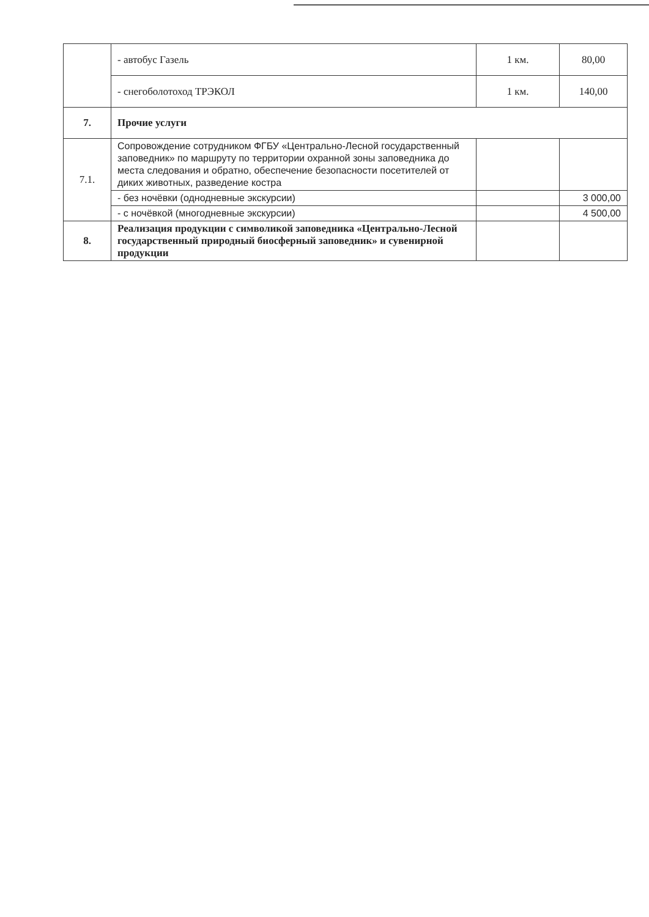| | - автобус Газель | 1 км. | 80,00 |
| | - снегоболотоход ТРЭКОЛ | 1 км. | 140,00 |
| 7. | Прочие услуги | | |
| 7.1. | Сопровождение сотрудником ФГБУ «Центрально-Лесной государственный заповедник» по маршруту по территории охранной зоны заповедника до места следования и обратно, обеспечение безопасности посетителей от диких животных, разведение костра | | |
| | - без ночёвки (однодневные экскурсии) | | 3 000,00 |
| | - с ночёвкой (многодневные экскурсии) | | 4 500,00 |
| 8. | Реализация продукции с символикой заповедника «Центрально-Лесной государственный природный биосферный заповедник» и сувенирной продукции | | |